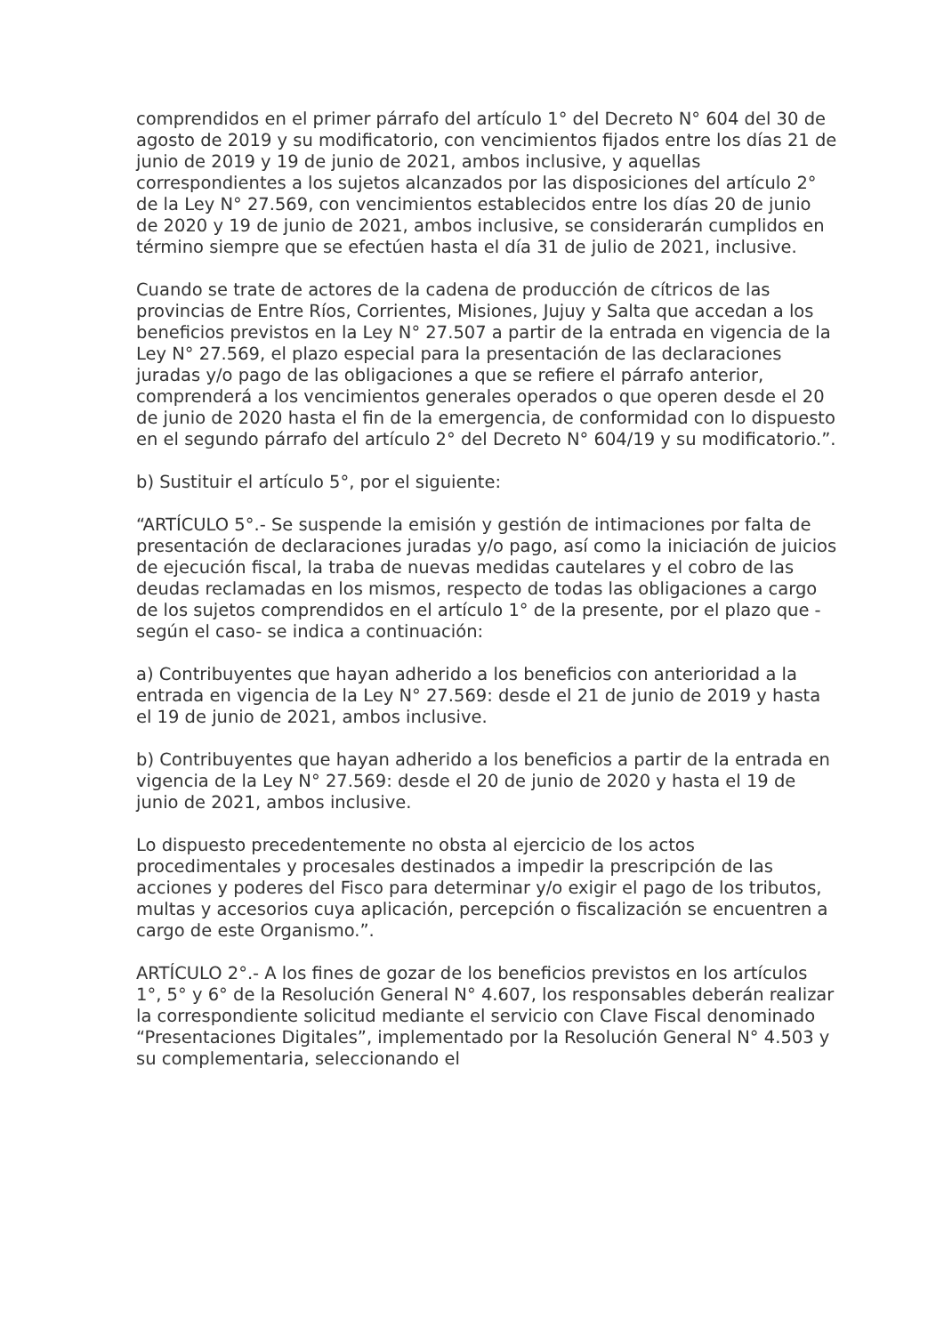comprendidos en el primer párrafo del artículo 1° del Decreto N° 604 del 30 de agosto de 2019 y su modificatorio, con vencimientos fijados entre los días 21 de junio de 2019 y 19 de junio de 2021, ambos inclusive, y aquellas correspondientes a los sujetos alcanzados por las disposiciones del artículo 2° de la Ley N° 27.569, con vencimientos establecidos entre los días 20 de junio de 2020 y 19 de junio de 2021, ambos inclusive, se considerarán cumplidos en término siempre que se efectúen hasta el día 31 de julio de 2021, inclusive.
Cuando se trate de actores de la cadena de producción de cítricos de las provincias de Entre Ríos, Corrientes, Misiones, Jujuy y Salta que accedan a los beneficios previstos en la Ley N° 27.507 a partir de la entrada en vigencia de la Ley N° 27.569, el plazo especial para la presentación de las declaraciones juradas y/o pago de las obligaciones a que se refiere el párrafo anterior, comprenderá a los vencimientos generales operados o que operen desde el 20 de junio de 2020 hasta el fin de la emergencia, de conformidad con lo dispuesto en el segundo párrafo del artículo 2° del Decreto N° 604/19 y su modificatorio.”.
b) Sustituir el artículo 5°, por el siguiente:
“ARTÍCULO 5°.- Se suspende la emisión y gestión de intimaciones por falta de presentación de declaraciones juradas y/o pago, así como la iniciación de juicios de ejecución fiscal, la traba de nuevas medidas cautelares y el cobro de las deudas reclamadas en los mismos, respecto de todas las obligaciones a cargo de los sujetos comprendidos en el artículo 1° de la presente, por el plazo que -según el caso- se indica a continuación:
a) Contribuyentes que hayan adherido a los beneficios con anterioridad a la entrada en vigencia de la Ley N° 27.569: desde el 21 de junio de 2019 y hasta el 19 de junio de 2021, ambos inclusive.
b) Contribuyentes que hayan adherido a los beneficios a partir de la entrada en vigencia de la Ley N° 27.569: desde el 20 de junio de 2020 y hasta el 19 de junio de 2021, ambos inclusive.
Lo dispuesto precedentemente no obsta al ejercicio de los actos procedimentales y procesales destinados a impedir la prescripción de las acciones y poderes del Fisco para determinar y/o exigir el pago de los tributos, multas y accesorios cuya aplicación, percepción o fiscalización se encuentren a cargo de este Organismo.”.
ARTÍCULO 2°.- A los fines de gozar de los beneficios previstos en los artículos 1°, 5° y 6° de la Resolución General N° 4.607, los responsables deberán realizar la correspondiente solicitud mediante el servicio con Clave Fiscal denominado “Presentaciones Digitales”, implementado por la Resolución General N° 4.503 y su complementaria, seleccionando el